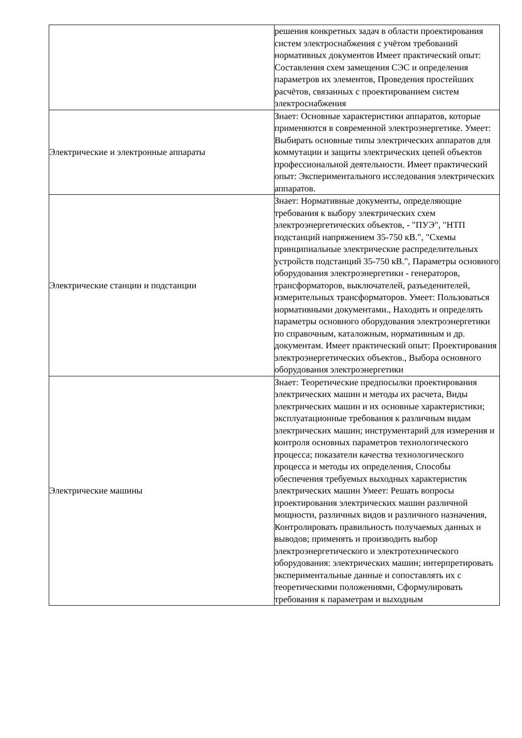| | решения конкретных задач в области проектирования систем электроснабжения с учётом требований нормативных документов Имеет практический опыт: Составления схем замещения СЭС и определения параметров их элементов, Проведения простейших расчётов, связанных с проектированием систем электроснабжения |
| Электрические и электронные аппараты | Знает: Основные характеристики аппаратов, которые применяются в современной электроэнергетике. Умеет: Выбирать основные типы электрических аппаратов для коммутации и защиты электрических цепей объектов профессиональной деятельности. Имеет практический опыт: Экспериментального исследования электрических аппаратов. |
| Электрические станции и подстанции | Знает: Нормативные документы, определяющие требования к выбору электрических схем электроэнергетических объектов, - "ПУЭ", "НТП подстанций напряжением 35-750 кВ.", "Схемы принципиальные электрические распределительных устройств подстанций 35-750 кВ.", Параметры основного оборудования электроэнергетики - генераторов, трансформаторов, выключателей, разъеденителей, измерительных трансформаторов. Умеет: Пользоваться нормативными документами., Находить и определять параметры основного оборудования электроэнергетики по справочным, каталожным, нормативным и др. документам. Имеет практический опыт: Проектирования электроэнергетических объектов., Выбора основного оборудования электроэнергетики |
| Электрические машины | Знает: Теоретические предпосылки проектирования электрических машин и методы их расчета, Виды электрических машин и их основные характеристики; эксплуатационные требования к различным видам электрических машин; инструментарий для измерения и контроля основных параметров технологического процесса; показатели качества технологического процесса и методы их определения, Способы обеспечения требуемых выходных характеристик электрических машин Умеет: Решать вопросы проектирования электрических машин различной мощности, различных видов и различного назначения, Контролировать правильность получаемых данных и выводов; применять и производить выбор электроэнергетического и электротехнического оборудования: электрических машин; интерпретировать экспериментальные данные и сопоставлять их с теоретическими положениями, Сформулировать требования к параметрам и выходным |